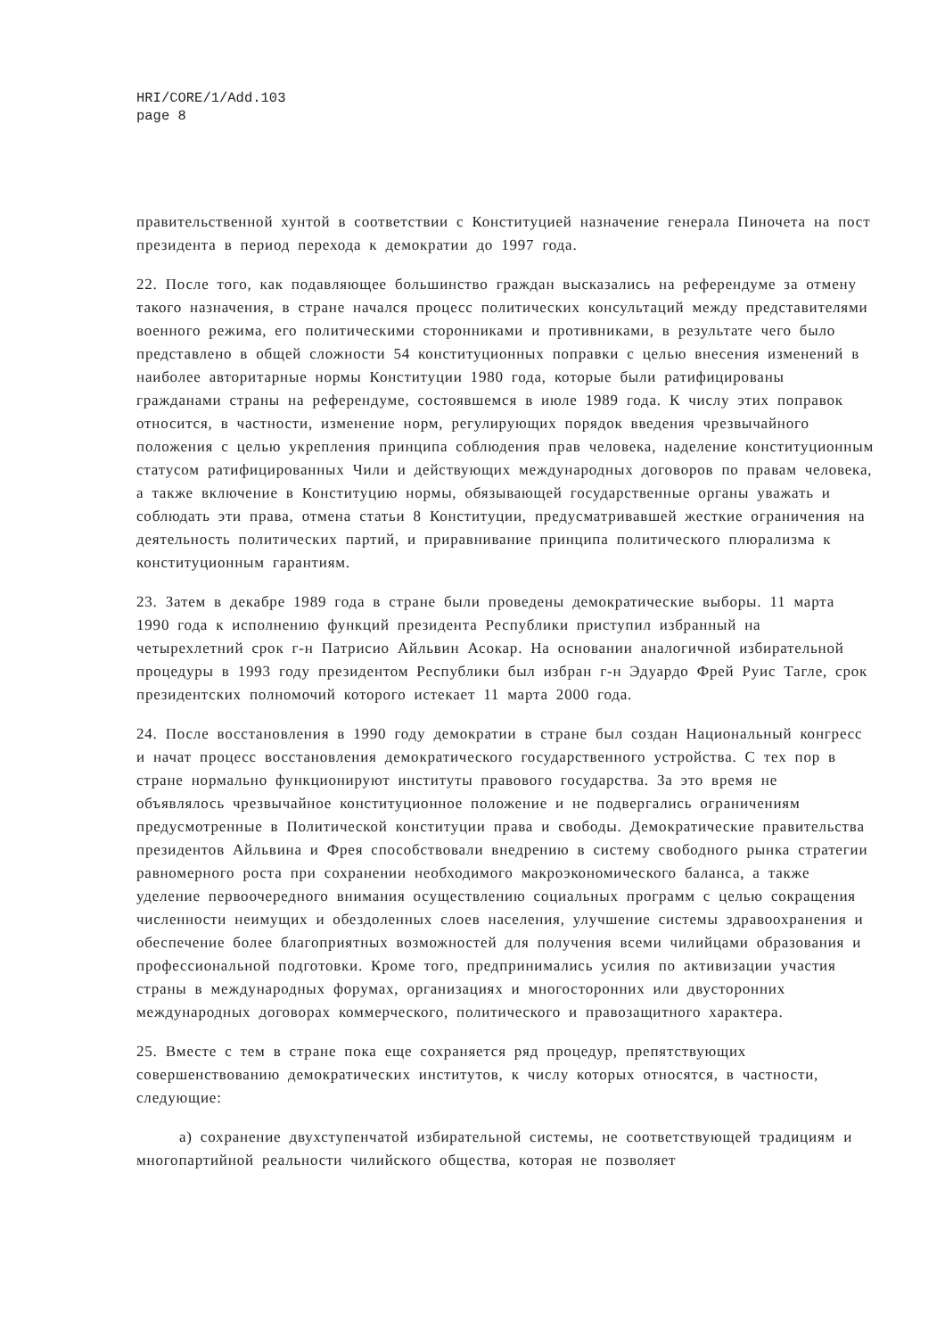HRI/CORE/1/Add.103
page 8
правительственной хунтой в соответствии с Конституцией назначение генерала Пиночета на пост президента в период перехода к демократии до 1997 года.
22. После того, как подавляющее большинство граждан высказались на референдуме за отмену такого назначения, в стране начался процесс политических консультаций между представителями военного режима, его политическими сторонниками и противниками, в результате чего было представлено в общей сложности 54 конституционных поправки с целью внесения изменений в наиболее авторитарные нормы Конституции 1980 года, которые были ратифицированы гражданами страны на референдуме, состоявшемся в июле 1989 года. К числу этих поправок относится, в частности, изменение норм, регулирующих порядок введения чрезвычайного положения с целью укрепления принципа соблюдения прав человека, наделение конституционным статусом ратифицированных Чили и действующих международных договоров по правам человека, а также включение в Конституцию нормы, обязывающей государственные органы уважать и соблюдать эти права, отмена статьи 8 Конституции, предусматривавшей жесткие ограничения на деятельность политических партий, и приравнивание принципа политического плюрализма к конституционным гарантиям.
23. Затем в декабре 1989 года в стране были проведены демократические выборы. 11 марта 1990 года к исполнению функций президента Республики приступил избранный на четырехлетний срок г-н Патрисио Айльвин Асокар. На основании аналогичной избирательной процедуры в 1993 году президентом Республики был избран г-н Эдуардо Фрей Руис Тагле, срок президентских полномочий которого истекает 11 марта 2000 года.
24. После восстановления в 1990 году демократии в стране был создан Национальный конгресс и начат процесс восстановления демократического государственного устройства. С тех пор в стране нормально функционируют институты правового государства. За это время не объявлялось чрезвычайное конституционное положение и не подвергались ограничениям предусмотренные в Политической конституции права и свободы. Демократические правительства президентов Айльвина и Фрея способствовали внедрению в систему свободного рынка стратегии равномерного роста при сохранении необходимого макроэкономического баланса, а также уделение первоочередного внимания осуществлению социальных программ с целью сокращения численности неимущих и обездоленных слоев населения, улучшение системы здравоохранения и обеспечение более благоприятных возможностей для получения всеми чилийцами образования и профессиональной подготовки. Кроме того, предпринимались усилия по активизации участия страны в международных форумах, организациях и многосторонних или двусторонних международных договорах коммерческого, политического и правозащитного характера.
25. Вместе с тем в стране пока еще сохраняется ряд процедур, препятствующих совершенствованию демократических институтов, к числу которых относятся, в частности, следующие:
a) сохранение двухступенчатой избирательной системы, не соответствующей традициям и многопартийной реальности чилийского общества, которая не позволяет